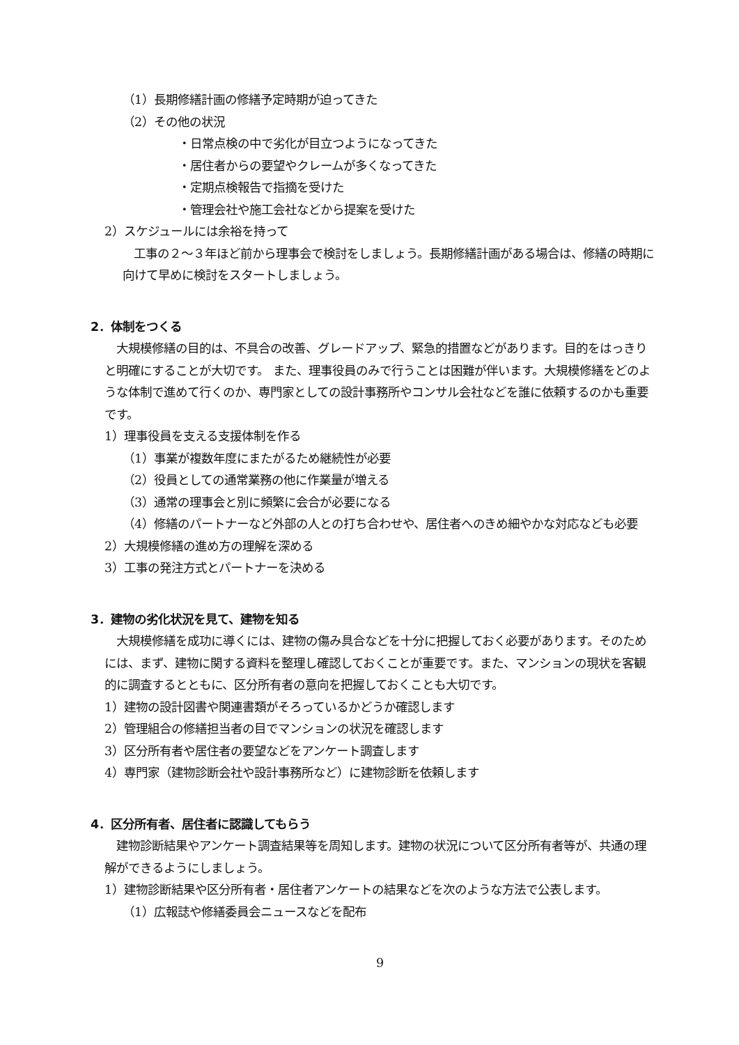（1）長期修繕計画の修繕予定時期が迫ってきた
（2）その他の状況
・日常点検の中で劣化が目立つようになってきた
・居住者からの要望やクレームが多くなってきた
・定期点検報告で指摘を受けた
・管理会社や施工会社などから提案を受けた
2）スケジュールには余裕を持って
工事の２～３年ほど前から理事会で検討をしましょう。長期修繕計画がある場合は、修繕の時期に向けて早めに検討をスタートしましょう。
2．体制をつくる
大規模修繕の目的は、不具合の改善、グレードアップ、緊急的措置などがあります。目的をはっきりと明確にすることが大切です。 また、理事役員のみで行うことは困難が伴います。大規模修繕をどのような体制で進めて行くのか、専門家としての設計事務所やコンサル会社などを誰に依頼するのかも重要です。
1）理事役員を支える支援体制を作る
（1）事業が複数年度にまたがるため継続性が必要
（2）役員としての通常業務の他に作業量が増える
（3）通常の理事会と別に頻繁に会合が必要になる
（4）修繕のパートナーなど外部の人との打ち合わせや、居住者へのきめ細やかな対応なども必要
2）大規模修繕の進め方の理解を深める
3）工事の発注方式とパートナーを決める
3．建物の劣化状況を見て、建物を知る
大規模修繕を成功に導くには、建物の傷み具合などを十分に把握しておく必要があります。そのためには、まず、建物に関する資料を整理し確認しておくことが重要です。また、マンションの現状を客観的に調査するとともに、区分所有者の意向を把握しておくことも大切です。
1）建物の設計図書や関連書類がそろっているかどうか確認します
2）管理組合の修繕担当者の目でマンションの状況を確認します
3）区分所有者や居住者の要望などをアンケート調査します
4）専門家（建物診断会社や設計事務所など）に建物診断を依頼します
4．区分所有者、居住者に認識してもらう
建物診断結果やアンケート調査結果等を周知します。建物の状況について区分所有者等が、共通の理解ができるようにしましょう。
1）建物診断結果や区分所有者・居住者アンケートの結果などを次のような方法で公表します。
（1）広報誌や修繕委員会ニュースなどを配布
9